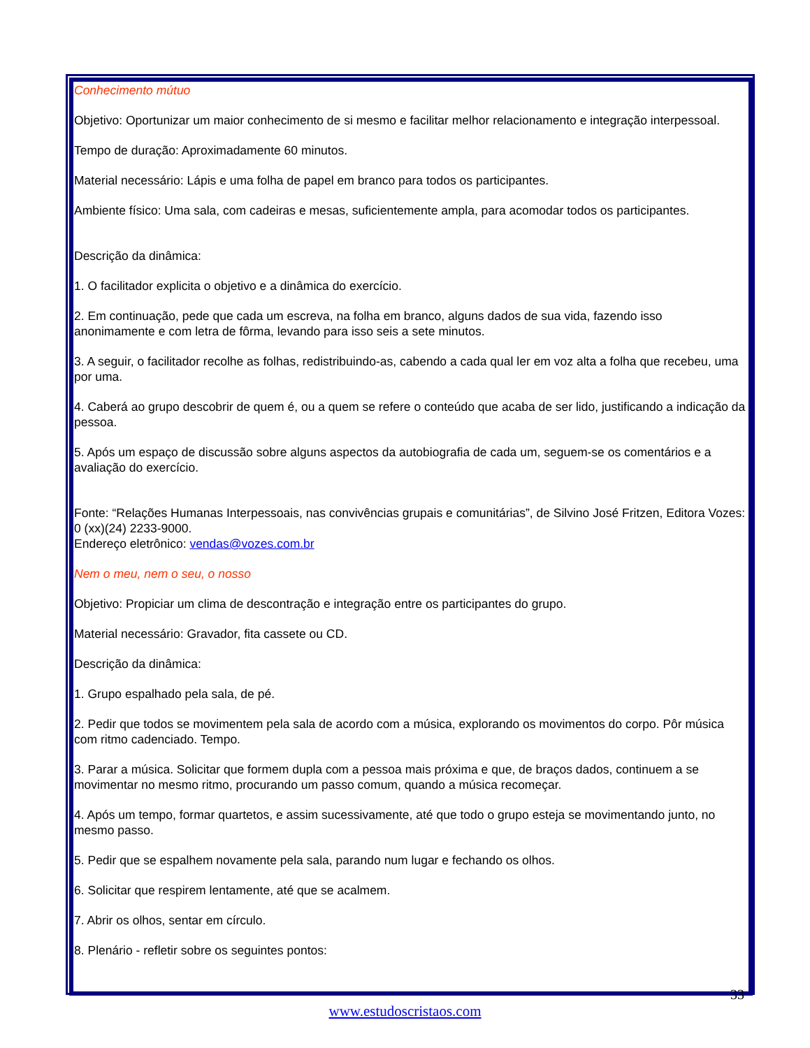Conhecimento mútuo
Objetivo: Oportunizar um maior conhecimento de si mesmo e facilitar melhor relacionamento e integração interpessoal.
Tempo de duração: Aproximadamente 60 minutos.
Material necessário: Lápis e uma folha de papel em branco para todos os participantes.
Ambiente físico: Uma sala, com cadeiras e mesas, suficientemente ampla, para acomodar todos os participantes.
Descrição da dinâmica:
1. O facilitador explicita o objetivo e a dinâmica do exercício.
2. Em continuação, pede que cada um escreva, na folha em branco, alguns dados de sua vida, fazendo isso anonimamente e com letra de fôrma, levando para isso seis a sete minutos.
3. A seguir, o facilitador recolhe as folhas, redistribuindo-as, cabendo a cada qual ler em voz alta a folha que recebeu, uma por uma.
4. Caberá ao grupo descobrir de quem é, ou a quem se refere o conteúdo que acaba de ser lido, justificando a indicação da pessoa.
5. Após um espaço de discussão sobre alguns aspectos da autobiografia de cada um, seguem-se os comentários e a avaliação do exercício.
Fonte: “Relações Humanas Interpessoais, nas convivências grupais e comunitárias”, de Silvino José Fritzen, Editora Vozes: 0 (xx)(24) 2233-9000.
Endereço eletrônico: vendas@vozes.com.br
Nem o meu, nem o seu, o nosso
Objetivo: Propiciar um clima de descontração e integração entre os participantes do grupo.
Material necessário: Gravador, fita cassete ou CD.
Descrição da dinâmica:
1. Grupo espalhado pela sala, de pé.
2. Pedir que todos se movimentem pela sala de acordo com a música, explorando os movimentos do corpo. Pôr música com ritmo cadenciado. Tempo.
3. Parar a música. Solicitar que formem dupla com a pessoa mais próxima e que, de braços dados, continuem a se movimentar no mesmo ritmo, procurando um passo comum, quando a música recomeçar.
4. Após um tempo, formar quartetos, e assim sucessivamente, até que todo o grupo esteja se movimentando junto, no mesmo passo.
5. Pedir que se espalhem novamente pela sala, parando num lugar e fechando os olhos.
6. Solicitar que respirem lentamente, até que se acalmem.
7. Abrir os olhos, sentar em círculo.
8. Plenário - refletir sobre os seguintes pontos:
33
www.estudoscristaos.com